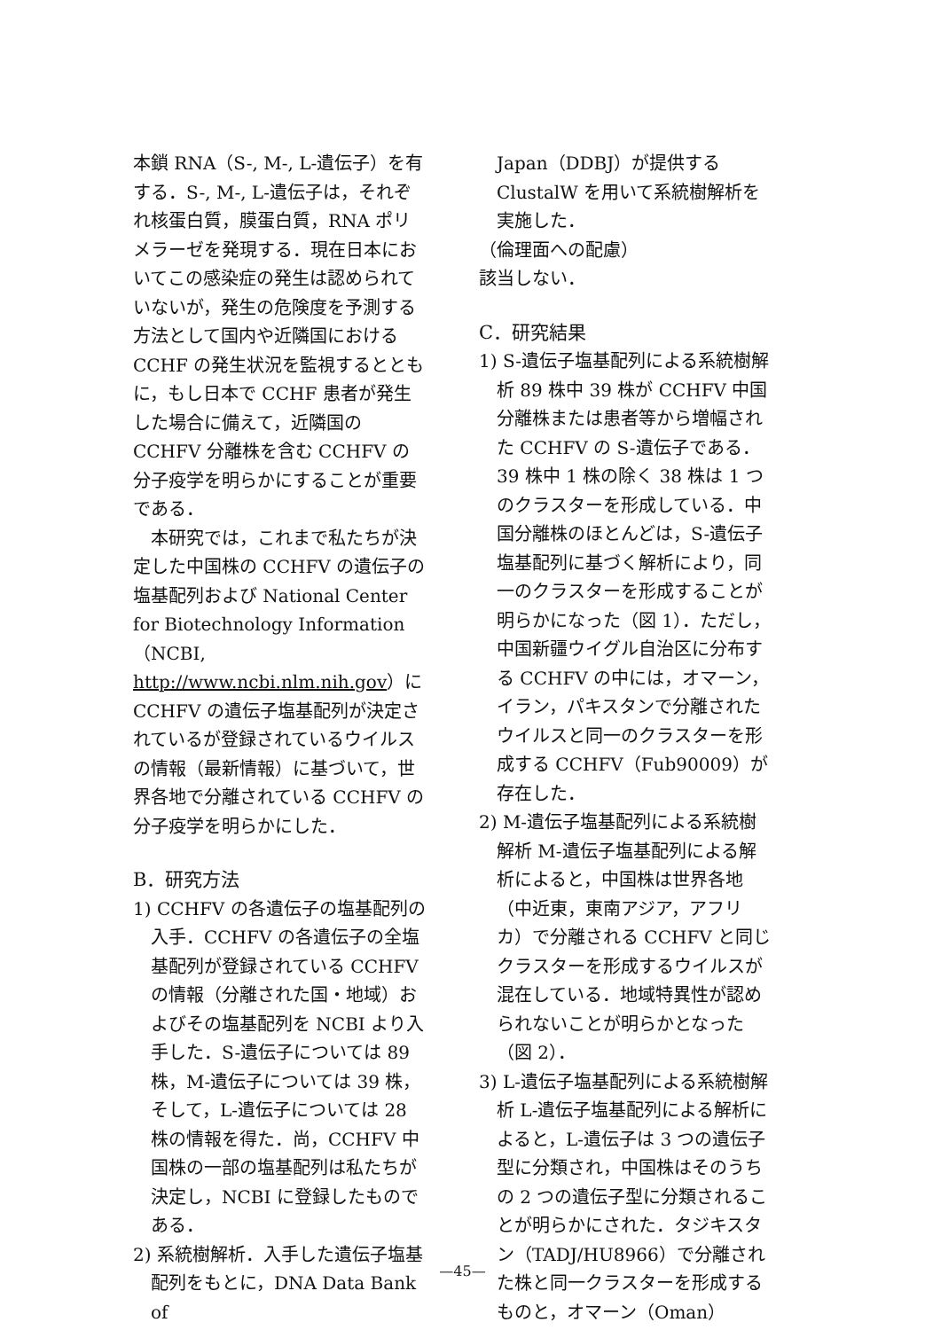本鎖 RNA（S-, M-, L-遺伝子）を有する．S-, M-, L-遺伝子は，それぞれ核蛋白質，膜蛋白質，RNA ポリメラーゼを発現する．現在日本においてこの感染症の発生は認められていないが，発生の危険度を予測する方法として国内や近隣国における CCHF の発生状況を監視するとともに，もし日本で CCHF 患者が発生した場合に備えて，近隣国の CCHFV 分離株を含む CCHFV の分子疫学を明らかにすることが重要である．
　本研究では，これまで私たちが決定した中国株の CCHFV の遺伝子の塩基配列および National Center for Biotechnology Information（NCBI, http://www.ncbi.nlm.nih.gov）に CCHFV の遺伝子塩基配列が決定されているが登録されているウイルスの情報（最新情報）に基づいて，世界各地で分離されている CCHFV の分子疫学を明らかにした．
B．研究方法
1) CCHFV の各遺伝子の塩基配列の入手．CCHFV の各遺伝子の全塩基配列が登録されている CCHFV の情報（分離された国・地域）およびその塩基配列を NCBI より入手した．S-遺伝子については 89 株，M-遺伝子については 39 株，そして，L-遺伝子については 28 株の情報を得た．尚，CCHFV 中国株の一部の塩基配列は私たちが決定し，NCBI に登録したものである．
2) 系統樹解析．入手した遺伝子塩基配列をもとに，DNA Data Bank of
Japan（DDBJ）が提供する ClustalW を用いて系統樹解析を実施した．
（倫理面への配慮）
該当しない．
C．研究結果
1) S-遺伝子塩基配列による系統樹解析 89 株中 39 株が CCHFV 中国分離株または患者等から増幅された CCHFV の S-遺伝子である．39 株中 1 株の除く 38 株は 1 つのクラスターを形成している．中国分離株のほとんどは，S-遺伝子塩基配列に基づく解析により，同一のクラスターを形成することが明らかになった（図 1）．ただし，中国新疆ウイグル自治区に分布する CCHFV の中には，オマーン，イラン，パキスタンで分離されたウイルスと同一のクラスターを形成する CCHFV（Fub90009）が存在した．
2) M-遺伝子塩基配列による系統樹解析 M-遺伝子塩基配列による解析によると，中国株は世界各地（中近東，東南アジア，アフリカ）で分離される CCHFV と同じクラスターを形成するウイルスが混在している．地域特異性が認められないことが明らかとなった（図 2）．
3) L-遺伝子塩基配列による系統樹解析 L-遺伝子塩基配列による解析によると，L-遺伝子は 3 つの遺伝子型に分類され，中国株はそのうちの 2 つの遺伝子型に分類されることが明らかにされた．タジキスタン（TADJ/HU8966）で分離された株と同一クラスターを形成するものと，オマーン（Oman）
—45—